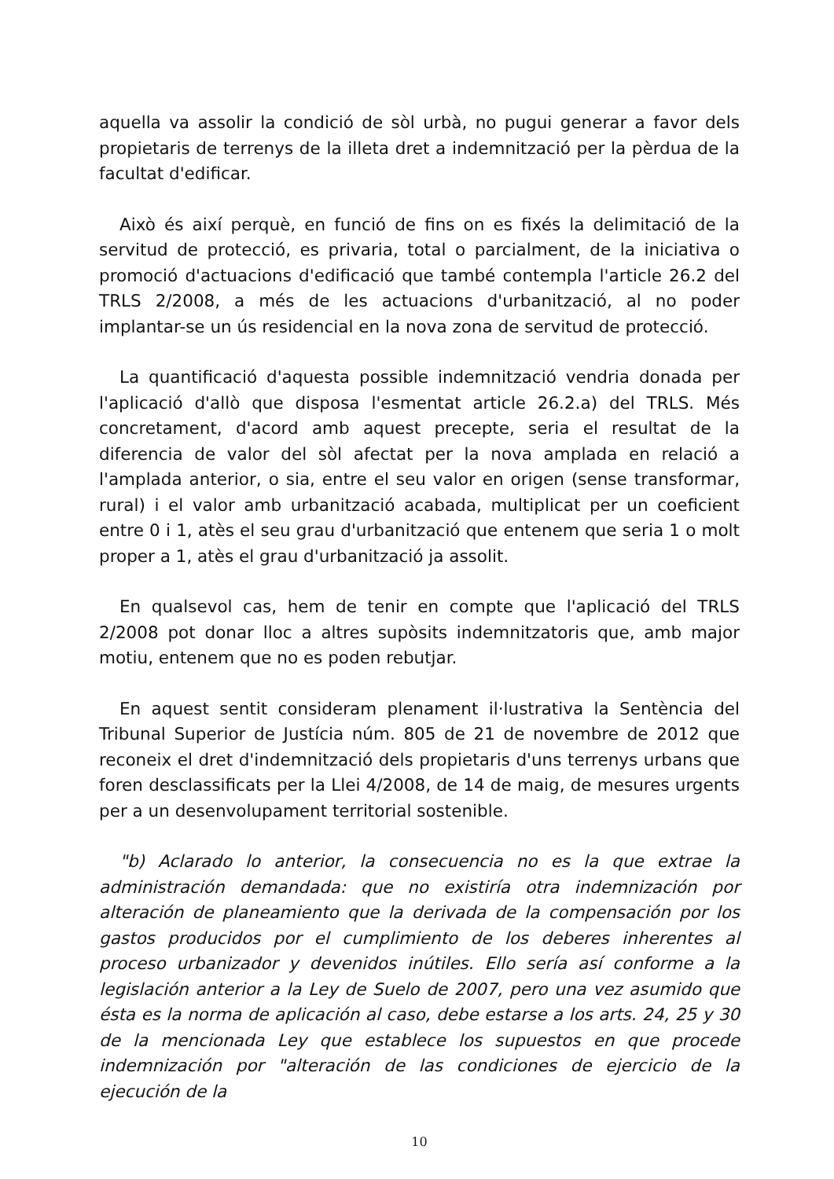aquella va assolir la condició de sòl urbà, no pugui generar a favor dels propietaris de terrenys de la illeta dret a indemnització per la pèrdua de la facultat d'edificar.
Això és així perquè, en funció de fins on es fixés la delimitació de la servitud de protecció, es privaria, total o parcialment, de la iniciativa o promoció d'actuacions d'edificació que també contempla l'article 26.2 del TRLS 2/2008, a més de les actuacions d'urbanització, al no poder implantar-se un ús residencial en la nova zona de servitud de protecció.
La quantificació d'aquesta possible indemnització vendria donada per l'aplicació d'allò que disposa l'esmentat article 26.2.a) del TRLS. Més concretament, d'acord amb aquest precepte, seria el resultat de la diferencia de valor del sòl afectat per la nova amplada en relació a l'amplada anterior, o sia, entre el seu valor en origen (sense transformar, rural) i el valor amb urbanització acabada, multiplicat per un coeficient entre 0 i 1, atès el seu grau d'urbanització que entenem que seria 1 o molt proper a 1, atès el grau d'urbanització ja assolit.
En qualsevol cas, hem de tenir en compte que l'aplicació del TRLS 2/2008 pot donar lloc a altres supòsits indemnitzatoris que, amb major motiu, entenem que no es poden rebutjar.
En aquest sentit consideram plenament il·lustrativa la Sentència del Tribunal Superior de Justícia núm. 805 de 21 de novembre de 2012 que reconeix el dret d'indemnització dels propietaris d'uns terrenys urbans que foren desclassificats per la Llei 4/2008, de 14 de maig, de mesures urgents per a un desenvolupament territorial sostenible.
"b) Aclarado lo anterior, la consecuencia no es la que extrae la administración demandada: que no existiría otra indemnización por alteración de planeamiento que la derivada de la compensación por los gastos producidos por el cumplimiento de los deberes inherentes al proceso urbanizador y devenidos inútiles. Ello sería así conforme a la legislación anterior a la Ley de Suelo de 2007, pero una vez asumido que ésta es la norma de aplicación al caso, debe estarse a los arts. 24, 25 y 30 de la mencionada Ley que establece los supuestos en que procede indemnización por "alteración de las condiciones de ejercicio de la ejecución de la
10